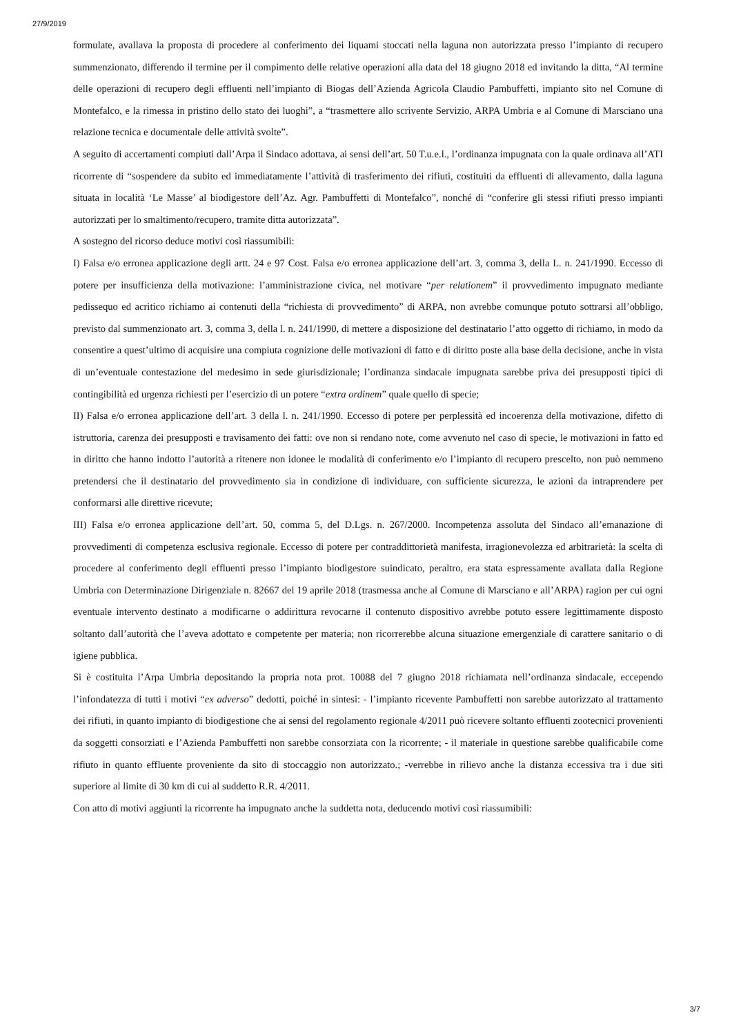27/9/2019
formulate, avallava la proposta di procedere al conferimento dei liquami stoccati nella laguna non autorizzata presso l’impianto di recupero summenzionato, differendo il termine per il compimento delle relative operazioni alla data del 18 giugno 2018 ed invitando la ditta, “Al termine delle operazioni di recupero degli effluenti nell’impianto di Biogas dell’Azienda Agricola Claudio Pambuffetti, impianto sito nel Comune di Montefalco, e la rimessa in pristino dello stato dei luoghi”, a “trasmettere allo scrivente Servizio, ARPA Umbria e al Comune di Marsciano una relazione tecnica e documentale delle attività svolte”.
A seguito di accertamenti compiuti dall’Arpa il Sindaco adottava, ai sensi dell’art. 50 T.u.e.l., l’ordinanza impugnata con la quale ordinava all’ATI ricorrente di “sospendere da subito ed immediatamente l’attività di trasferimento dei rifiuti, costituiti da effluenti di allevamento, dalla laguna situata in località ‘Le Masse’ al biodigestore dell’Az. Agr. Pambuffetti di Montefalco”, nonché di “conferire gli stessi rifiuti presso impianti autorizzati per lo smaltimento/recupero, tramite ditta autorizzata”.
A sostegno del ricorso deduce motivi così riassumibili:
I) Falsa e/o erronea applicazione degli artt. 24 e 97 Cost. Falsa e/o erronea applicazione dell’art. 3, comma 3, della L. n. 241/1990. Eccesso di potere per insufficienza della motivazione: l’amministrazione civica, nel motivare “per relationem” il provvedimento impugnato mediante pedissequo ed acritico richiamo ai contenuti della “richiesta di provvedimento” di ARPA, non avrebbe comunque potuto sottrarsi all’obbligo, previsto dal summenzionato art. 3, comma 3, della l. n. 241/1990, di mettere a disposizione del destinatario l’atto oggetto di richiamo, in modo da consentire a quest’ultimo di acquisire una compiuta cognizione delle motivazioni di fatto e di diritto poste alla base della decisione, anche in vista di un’eventuale contestazione del medesimo in sede giurisdizionale; l’ordinanza sindacale impugnata sarebbe priva dei presupposti tipici di contingibilità ed urgenza richiesti per l’esercizio di un potere “extra ordinem” quale quello di specie;
II) Falsa e/o erronea applicazione dell’art. 3 della l. n. 241/1990. Eccesso di potere per perplessità ed incoerenza della motivazione, difetto di istruttoria, carenza dei presupposti e travisamento dei fatti: ove non si rendano note, come avvenuto nel caso di specie, le motivazioni in fatto ed in diritto che hanno indotto l’autorità a ritenere non idonee le modalità di conferimento e/o l’impianto di recupero prescelto, non può nemmeno pretendersi che il destinatario del provvedimento sia in condizione di individuare, con sufficiente sicurezza, le azioni da intraprendere per conformarsi alle direttive ricevute;
III) Falsa e/o erronea applicazione dell’art. 50, comma 5, del D.Lgs. n. 267/2000. Incompetenza assoluta del Sindaco all’emanazione di provvedimenti di competenza esclusiva regionale. Eccesso di potere per contraddittorietà manifesta, irragionevolezza ed arbitrarietà: la scelta di procedere al conferimento degli effluenti presso l’impianto biodigestore suindicato, peraltro, era stata espressamente avallata dalla Regione Umbria con Determinazione Dirigenziale n. 82667 del 19 aprile 2018 (trasmessa anche al Comune di Marsciano e all’ARPA) ragion per cui ogni eventuale intervento destinato a modificarne o addirittura revocarne il contenuto dispositivo avrebbe potuto essere legittimamente disposto soltanto dall’autorità che l’aveva adottato e competente per materia; non ricorrerebbe alcuna situazione emergenziale di carattere sanitario o di igiene pubblica.
Si è costituita l’Arpa Umbria depositando la propria nota prot. 10088 del 7 giugno 2018 richiamata nell’ordinanza sindacale, eccependo l’infondatezza di tutti i motivi “ex adverso” dedotti, poiché in sintesi: - l’impianto ricevente Pambuffetti non sarebbe autorizzato al trattamento dei rifiuti, in quanto impianto di biodigestione che ai sensi del regolamento regionale 4/2011 può ricevere soltanto effluenti zootecnici provenienti da soggetti consorziati e l’Azienda Pambuffetti non sarebbe consorziata con la ricorrente; - il materiale in questione sarebbe qualificabile come rifiuto in quanto effluente proveniente da sito di stoccaggio non autorizzato.; -verrebbe in rilievo anche la distanza eccessiva tra i due siti superiore al limite di 30 km di cui al suddetto R.R. 4/2011.
Con atto di motivi aggiunti la ricorrente ha impugnato anche la suddetta nota, deducendo motivi così riassumibili:
3/7